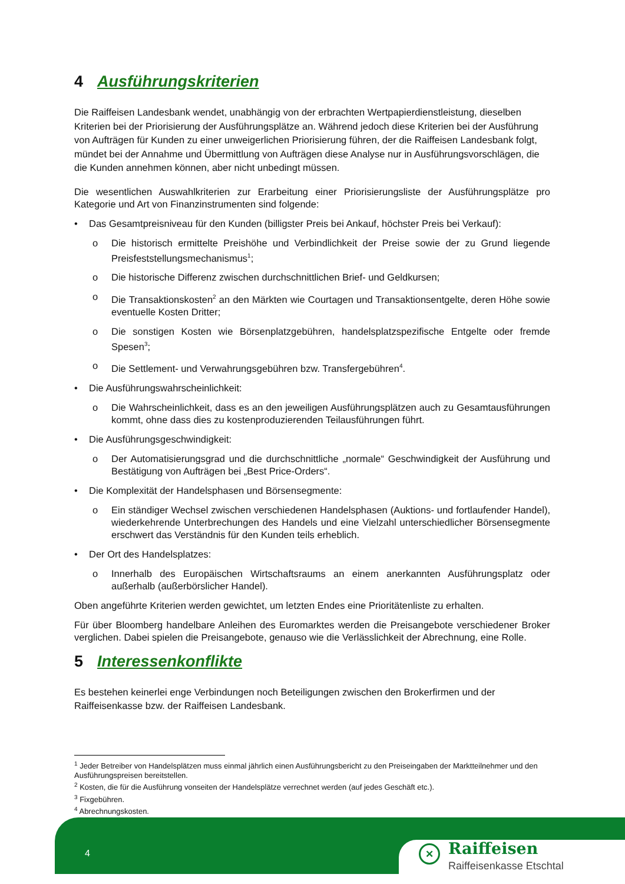4 Ausführungskriterien
Die Raiffeisen Landesbank wendet, unabhängig von der erbrachten Wertpapierdienstleistung, dieselben Kriterien bei der Priorisierung der Ausführungsplätze an. Während jedoch diese Kriterien bei der Ausführung von Aufträgen für Kunden zu einer unweigerlichen Priorisierung führen, der die Raiffeisen Landesbank folgt, mündet bei der Annahme und Übermittlung von Aufträgen diese Analyse nur in Ausführungsvorschlägen, die die Kunden annehmen können, aber nicht unbedingt müssen.
Die wesentlichen Auswahlkriterien zur Erarbeitung einer Priorisierungsliste der Ausführungsplätze pro Kategorie und Art von Finanzinstrumenten sind folgende:
• Das Gesamtpreisniveau für den Kunden (billigster Preis bei Ankauf, höchster Preis bei Verkauf):
o Die historisch ermittelte Preishöhe und Verbindlichkeit der Preise sowie der zu Grund liegende Preisfeststellungsmechanismus<sup>1</sup>;
o Die historische Differenz zwischen durchschnittlichen Brief- und Geldkursen;
o Die Transaktionskosten<sup>2</sup> an den Märkten wie Courtagen und Transaktionsentgelte, deren Höhe sowie eventuelle Kosten Dritter;
o Die sonstigen Kosten wie Börsenplatzgebühren, handelsplatzspezifische Entgelte oder fremde Spesen<sup>3</sup>;
o Die Settlement- und Verwahrungsgebühren bzw. Transfergebühren<sup>4</sup>.
• Die Ausführungswahrscheinlichkeit:
o Die Wahrscheinlichkeit, dass es an den jeweiligen Ausführungsplätzen auch zu Gesamtausführungen kommt, ohne dass dies zu kostenproduzierenden Teilausführungen führt.
• Die Ausführungsgeschwindigkeit:
o Der Automatisierungsgrad und die durchschnittliche „normale“ Geschwindigkeit der Ausführung und Bestätigung von Aufträgen bei „Best Price-Orders“.
• Die Komplexität der Handelsphasen und Börsensegmente:
o Ein ständiger Wechsel zwischen verschiedenen Handelsphasen (Auktions- und fortlaufender Handel), wiederkehrende Unterbrechungen des Handels und eine Vielzahl unterschiedlicher Börsensegmente erschwert das Verständnis für den Kunden teils erheblich.
• Der Ort des Handelsplatzes:
o Innerhalb des Europäischen Wirtschaftsraums an einem anerkannten Ausführungsplatz oder außerhalb (außerbörslicher Handel).
Oben angeführte Kriterien werden gewichtet, um letzten Endes eine Prioritätenliste zu erhalten.
Für über Bloomberg handelbare Anleihen des Euromarktes werden die Preisangebote verschiedener Broker verglichen. Dabei spielen die Preisangebote, genauso wie die Verlässlichkeit der Abrechnung, eine Rolle.
5 Interessenkonflikte
Es bestehen keinerlei enge Verbindungen noch Beteiligungen zwischen den Brokerfirmen und der Raiffeisenkasse bzw. der Raiffeisen Landesbank.
<sup>1</sup> Jeder Betreiber von Handelsplätzen muss einmal jährlich einen Ausführungsbericht zu den Preiseingaben der Marktteilnehmer und den Ausführungspreisen bereitstellen.
<sup>2</sup> Kosten, die für die Ausführung vonseiten der Handelsplätze verrechnet werden (auf jedes Geschäft etc.).
<sup>3</sup> Fixgebühren.
<sup>4</sup> Abrechnungskosten.
4
✕ Raiffeisen
Raiffeisenkasse Etschtal